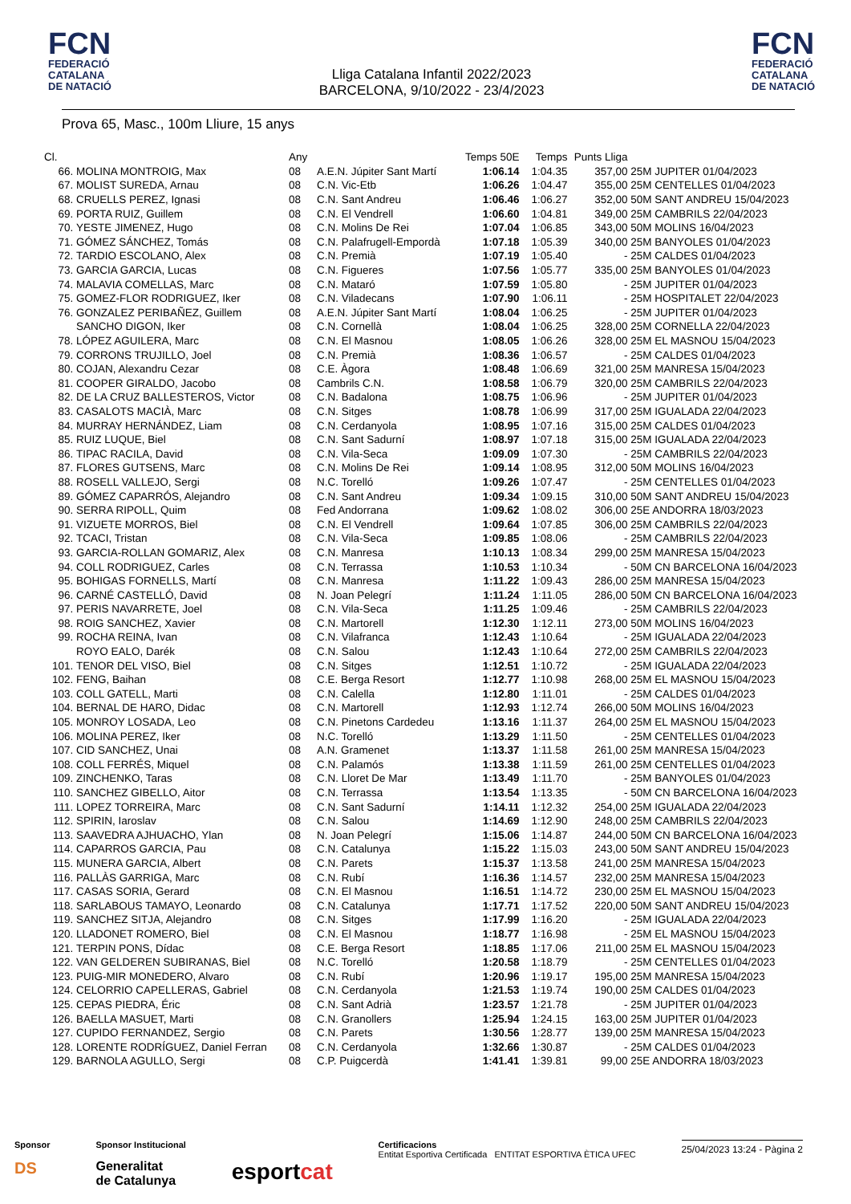FCN
FEDERACIÓ
CATALANA
DE NATACIÓ
Lliga Catalana Infantil 2022/2023
BARCELONA, 9/10/2022 - 23/4/2023
FCN
FEDERACIÓ
CATALANA
DE NATACIÓ
Prova 65, Masc., 100m Lliure, 15 anys
| Cl. | | Any | | Temps 50E | Temps | Punts Lliga | |
| --- | --- | --- | --- | --- | --- | --- | --- |
| 66. | MOLINA MONTROIG, Max | 08 | A.E.N. Júpiter Sant Martí | 1:06.14 | 1:04.35 | 357,00 | 25M JUPITER 01/04/2023 |
| 67. | MOLIST SUREDA, Arnau | 08 | C.N. Vic-Etb | 1:06.26 | 1:04.47 | 355,00 | 25M CENTELLES 01/04/2023 |
| 68. | CRUELLS PEREZ, Ignasi | 08 | C.N. Sant Andreu | 1:06.46 | 1:06.27 | 352,00 | 50M SANT ANDREU 15/04/2023 |
| 69. | PORTA RUIZ, Guillem | 08 | C.N. El Vendrell | 1:06.60 | 1:04.81 | 349,00 | 25M CAMBRILS 22/04/2023 |
| 70. | YESTE JIMENEZ, Hugo | 08 | C.N. Molins De Rei | 1:07.04 | 1:06.85 | 343,00 | 50M MOLINS 16/04/2023 |
| 71. | GÓMEZ SÁNCHEZ, Tomás | 08 | C.N. Palafrugell-Empordà | 1:07.18 | 1:05.39 | 340,00 | 25M BANYOLES 01/04/2023 |
| 72. | TARDIO ESCOLANO, Alex | 08 | C.N. Premià | 1:07.19 | 1:05.40 | - | 25M CALDES 01/04/2023 |
| 73. | GARCIA GARCIA, Lucas | 08 | C.N. Figueres | 1:07.56 | 1:05.77 | 335,00 | 25M BANYOLES 01/04/2023 |
| 74. | MALAVIA COMELLAS, Marc | 08 | C.N. Mataró | 1:07.59 | 1:05.80 | - | 25M JUPITER 01/04/2023 |
| 75. | GOMEZ-FLOR RODRIGUEZ, Iker | 08 | C.N. Viladecans | 1:07.90 | 1:06.11 | - | 25M HOSPITALET 22/04/2023 |
| 76. | GONZALEZ PERIBAÑEZ, Guillem | 08 | A.E.N. Júpiter Sant Martí | 1:08.04 | 1:06.25 | - | 25M JUPITER 01/04/2023 |
| | SANCHO DIGON, Iker | 08 | C.N. Cornellà | 1:08.04 | 1:06.25 | 328,00 | 25M CORNELLA 22/04/2023 |
| 78. | LÓPEZ AGUILERA, Marc | 08 | C.N. El Masnou | 1:08.05 | 1:06.26 | 328,00 | 25M EL MASNOU 15/04/2023 |
| 79. | CORRONS TRUJILLO, Joel | 08 | C.N. Premià | 1:08.36 | 1:06.57 | - | 25M CALDES 01/04/2023 |
| 80. | COJAN, Alexandru Cezar | 08 | C.E. Àgora | 1:08.48 | 1:06.69 | 321,00 | 25M MANRESA 15/04/2023 |
| 81. | COOPER GIRALDO, Jacobo | 08 | Cambrils C.N. | 1:08.58 | 1:06.79 | 320,00 | 25M CAMBRILS 22/04/2023 |
| 82. | DE LA CRUZ BALLESTEROS, Victor | 08 | C.N. Badalona | 1:08.75 | 1:06.96 | - | 25M JUPITER 01/04/2023 |
| 83. | CASALOTS MACIÀ, Marc | 08 | C.N. Sitges | 1:08.78 | 1:06.99 | 317,00 | 25M IGUALADA 22/04/2023 |
| 84. | MURRAY HERNÁNDEZ, Liam | 08 | C.N. Cerdanyola | 1:08.95 | 1:07.16 | 315,00 | 25M CALDES 01/04/2023 |
| 85. | RUIZ LUQUE, Biel | 08 | C.N. Sant Sadurní | 1:08.97 | 1:07.18 | 315,00 | 25M IGUALADA 22/04/2023 |
| 86. | TIPAC RACILA, David | 08 | C.N. Vila-Seca | 1:09.09 | 1:07.30 | - | 25M CAMBRILS 22/04/2023 |
| 87. | FLORES GUTSENS, Marc | 08 | C.N. Molins De Rei | 1:09.14 | 1:08.95 | 312,00 | 50M MOLINS 16/04/2023 |
| 88. | ROSELL VALLEJO, Sergi | 08 | N.C. Torelló | 1:09.26 | 1:07.47 | - | 25M CENTELLES 01/04/2023 |
| 89. | GÓMEZ CAPARRÓS, Alejandro | 08 | C.N. Sant Andreu | 1:09.34 | 1:09.15 | 310,00 | 50M SANT ANDREU 15/04/2023 |
| 90. | SERRA RIPOLL, Quim | 08 | Fed Andorrana | 1:09.62 | 1:08.02 | 306,00 | 25E ANDORRA 18/03/2023 |
| 91. | VIZUETE MORROS, Biel | 08 | C.N. El Vendrell | 1:09.64 | 1:07.85 | 306,00 | 25M CAMBRILS 22/04/2023 |
| 92. | TCACI, Tristan | 08 | C.N. Vila-Seca | 1:09.85 | 1:08.06 | - | 25M CAMBRILS 22/04/2023 |
| 93. | GARCIA-ROLLAN GOMARIZ, Alex | 08 | C.N. Manresa | 1:10.13 | 1:08.34 | 299,00 | 25M MANRESA 15/04/2023 |
| 94. | COLL RODRIGUEZ, Carles | 08 | C.N. Terrassa | 1:10.53 | 1:10.34 | - | 50M CN BARCELONA 16/04/2023 |
| 95. | BOHIGAS FORNELLS, Martí | 08 | C.N. Manresa | 1:11.22 | 1:09.43 | 286,00 | 25M MANRESA 15/04/2023 |
| 96. | CARNÉ CASTELLÓ, David | 08 | N. Joan Pelegrí | 1:11.24 | 1:11.05 | 286,00 | 50M CN BARCELONA 16/04/2023 |
| 97. | PERIS NAVARRETE, Joel | 08 | C.N. Vila-Seca | 1:11.25 | 1:09.46 | - | 25M CAMBRILS 22/04/2023 |
| 98. | ROIG SANCHEZ, Xavier | 08 | C.N. Martorell | 1:12.30 | 1:12.11 | 273,00 | 50M MOLINS 16/04/2023 |
| 99. | ROCHA REINA, Ivan | 08 | C.N. Vilafranca | 1:12.43 | 1:10.64 | - | 25M IGUALADA 22/04/2023 |
| | ROYO EALO, Darék | 08 | C.N. Salou | 1:12.43 | 1:10.64 | 272,00 | 25M CAMBRILS 22/04/2023 |
| 101. | TENOR DEL VISO, Biel | 08 | C.N. Sitges | 1:12.51 | 1:10.72 | - | 25M IGUALADA 22/04/2023 |
| 102. | FENG, Baihan | 08 | C.E. Berga Resort | 1:12.77 | 1:10.98 | 268,00 | 25M EL MASNOU 15/04/2023 |
| 103. | COLL GATELL, Marti | 08 | C.N. Calella | 1:12.80 | 1:11.01 | - | 25M CALDES 01/04/2023 |
| 104. | BERNAL DE HARO, Didac | 08 | C.N. Martorell | 1:12.93 | 1:12.74 | 266,00 | 50M MOLINS 16/04/2023 |
| 105. | MONROY LOSADA, Leo | 08 | C.N. Pinetons Cardedeu | 1:13.16 | 1:11.37 | 264,00 | 25M EL MASNOU 15/04/2023 |
| 106. | MOLINA PEREZ, Iker | 08 | N.C. Torelló | 1:13.29 | 1:11.50 | - | 25M CENTELLES 01/04/2023 |
| 107. | CID SANCHEZ, Unai | 08 | A.N. Gramenet | 1:13.37 | 1:11.58 | 261,00 | 25M MANRESA 15/04/2023 |
| 108. | COLL FERRÉS, Miquel | 08 | C.N. Palamós | 1:13.38 | 1:11.59 | 261,00 | 25M CENTELLES 01/04/2023 |
| 109. | ZINCHENKO, Taras | 08 | C.N. Lloret De Mar | 1:13.49 | 1:11.70 | - | 25M BANYOLES 01/04/2023 |
| 110. | SANCHEZ GIBELLO, Aitor | 08 | C.N. Terrassa | 1:13.54 | 1:13.35 | - | 50M CN BARCELONA 16/04/2023 |
| 111. | LOPEZ TORREIRA, Marc | 08 | C.N. Sant Sadurní | 1:14.11 | 1:12.32 | 254,00 | 25M IGUALADA 22/04/2023 |
| 112. | SPIRIN, Iaroslav | 08 | C.N. Salou | 1:14.69 | 1:12.90 | 248,00 | 25M CAMBRILS 22/04/2023 |
| 113. | SAAVEDRA AJHUACHO, Ylan | 08 | N. Joan Pelegrí | 1:15.06 | 1:14.87 | 244,00 | 50M CN BARCELONA 16/04/2023 |
| 114. | CAPARROS GARCIA, Pau | 08 | C.N. Catalunya | 1:15.22 | 1:15.03 | 243,00 | 50M SANT ANDREU 15/04/2023 |
| 115. | MUNERA GARCIA, Albert | 08 | C.N. Parets | 1:15.37 | 1:13.58 | 241,00 | 25M MANRESA 15/04/2023 |
| 116. | PALLÀS GARRIGA, Marc | 08 | C.N. Rubí | 1:16.36 | 1:14.57 | 232,00 | 25M MANRESA 15/04/2023 |
| 117. | CASAS SORIA, Gerard | 08 | C.N. El Masnou | 1:16.51 | 1:14.72 | 230,00 | 25M EL MASNOU 15/04/2023 |
| 118. | SARLABOUS TAMAYO, Leonardo | 08 | C.N. Catalunya | 1:17.71 | 1:17.52 | 220,00 | 50M SANT ANDREU 15/04/2023 |
| 119. | SANCHEZ SITJA, Alejandro | 08 | C.N. Sitges | 1:17.99 | 1:16.20 | - | 25M IGUALADA 22/04/2023 |
| 120. | LLADONET ROMERO, Biel | 08 | C.N. El Masnou | 1:18.77 | 1:16.98 | - | 25M EL MASNOU 15/04/2023 |
| 121. | TERPIN PONS, Dídac | 08 | C.E. Berga Resort | 1:18.85 | 1:17.06 | 211,00 | 25M EL MASNOU 15/04/2023 |
| 122. | VAN GELDEREN SUBIRANAS, Biel | 08 | N.C. Torelló | 1:20.58 | 1:18.79 | - | 25M CENTELLES 01/04/2023 |
| 123. | PUIG-MIR MONEDERO, Alvaro | 08 | C.N. Rubí | 1:20.96 | 1:19.17 | 195,00 | 25M MANRESA 15/04/2023 |
| 124. | CELORRIO CAPELLERAS, Gabriel | 08 | C.N. Cerdanyola | 1:21.53 | 1:19.74 | 190,00 | 25M CALDES 01/04/2023 |
| 125. | CEPAS PIEDRA, Éric | 08 | C.N. Sant Adrià | 1:23.57 | 1:21.78 | - | 25M JUPITER 01/04/2023 |
| 126. | BAELLA MASUET, Marti | 08 | C.N. Granollers | 1:25.94 | 1:24.15 | 163,00 | 25M JUPITER 01/04/2023 |
| 127. | CUPIDO FERNANDEZ, Sergio | 08 | C.N. Parets | 1:30.56 | 1:28.77 | 139,00 | 25M MANRESA 15/04/2023 |
| 128. | LORENTE RODRÍGUEZ, Daniel Ferran | 08 | C.N. Cerdanyola | 1:32.66 | 1:30.87 | - | 25M CALDES 01/04/2023 |
| 129. | BARNOLA AGULLO, Sergi | 08 | C.P. Puigcerdà | 1:41.41 | 1:39.81 | 99,00 | 25E ANDORRA 18/03/2023 |
Sponsor
DS
Sponsor Institucional
Generalitat
de Catalunya
esportcat
Certificacions
Entitat Esportiva Certificada ENTITAT ESPORTIVA ÈTICA UFEC
25/04/2023 13:24 - Pàgina 2